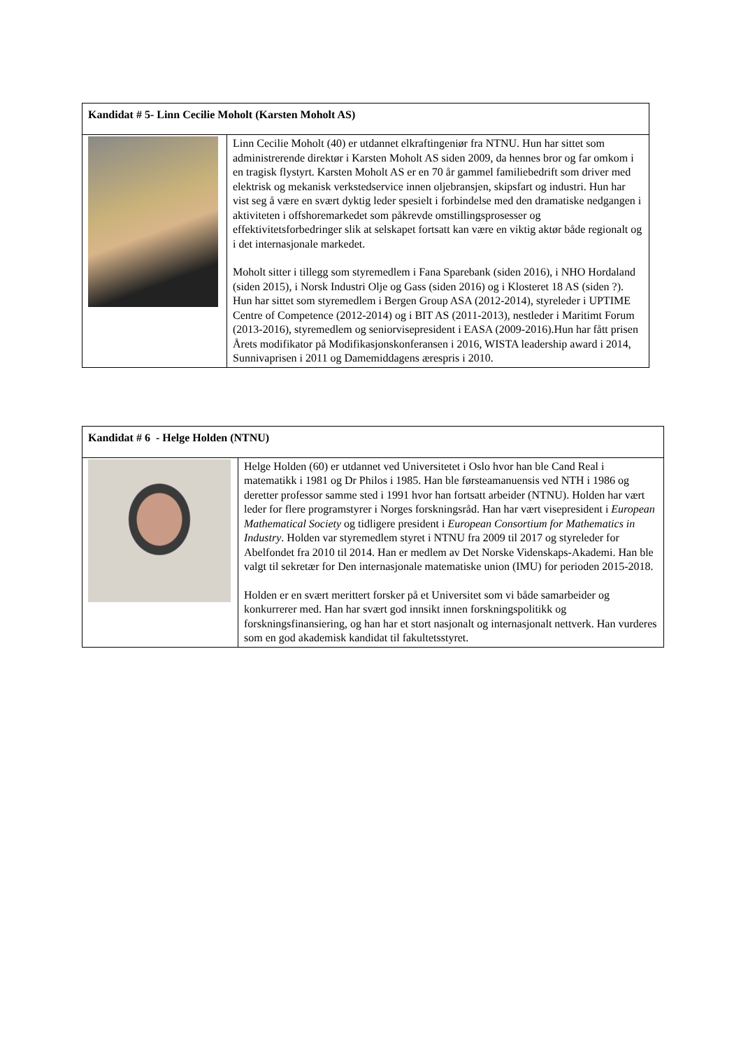| Kandidat # 5- Linn Cecilie Moholt (Karsten Moholt AS) | |
| | Linn Cecilie Moholt (40) er utdannet elkraftingeniør fra NTNU. Hun har sittet som administrerende direktør i Karsten Moholt AS siden 2009, da hennes bror og far omkom i en tragisk flystyrt. Karsten Moholt AS er en 70 år gammel familiebedrift som driver med elektrisk og mekanisk verkstedservice innen oljebransjen, skipsfart og industri. Hun har vist seg å være en svært dyktig leder spesielt i forbindelse med den dramatiske nedgangen i aktiviteten i offshoremarkedet som påkrevde omstillingsprosesser og effektivitetsforbedringer slik at selskapet fortsatt kan være en viktig aktør både regionalt og i det internasjonale markedet. Moholt sitter i tillegg som styremedlem i Fana Sparebank (siden 2016), i NHO Hordaland (siden 2015), i Norsk Industri Olje og Gass (siden 2016) og i Klosteret 18 AS (siden ?). Hun har sittet som styremedlem i Bergen Group ASA (2012-2014), styreleder i UPTIME Centre of Competence (2012-2014) og i BIT AS (2011-2013), nestleder i Maritimt Forum (2013-2016), styremedlem og seniorvisepresident i EASA (2009-2016).Hun har fått prisen Årets modifikator på Modifikasjonskonferansen i 2016, WISTA leadership award i 2014, Sunnivaprisen i 2011 og Damemiddagens ærespris i 2010. |
| Kandidat # 6 - Helge Holden (NTNU) | |
| | Helge Holden (60) er utdannet ved Universitetet i Oslo hvor han ble Cand Real i matematikk i 1981 og Dr Philos i 1985. Han ble førsteamanuensis ved NTH i 1986 og deretter professor samme sted i 1991 hvor han fortsatt arbeider (NTNU). Holden har vært leder for flere programstyrer i Norges forskningsråd. Han har vært visepresident i European Mathematical Society og tidligere president i European Consortium for Mathematics in Industry . Holden var styremedlem styret i NTNU fra 2009 til 2017 og styreleder for Abelfondet fra 2010 til 2014. Han er medlem av Det Norske Videnskaps-Akademi. Han ble valgt til sekretær for Den internasjonale matematiske union (IMU) for perioden 2015-2018. Holden er en svært merittert forsker på et Universitet som vi både samarbeider og konkurrerer med. Han har svært god innsikt innen forskningspolitikk og forskningsfinansiering, og han har et stort nasjonalt og internasjonalt nettverk. Han vurderes som en god akademisk kandidat til fakultetsstyret. |